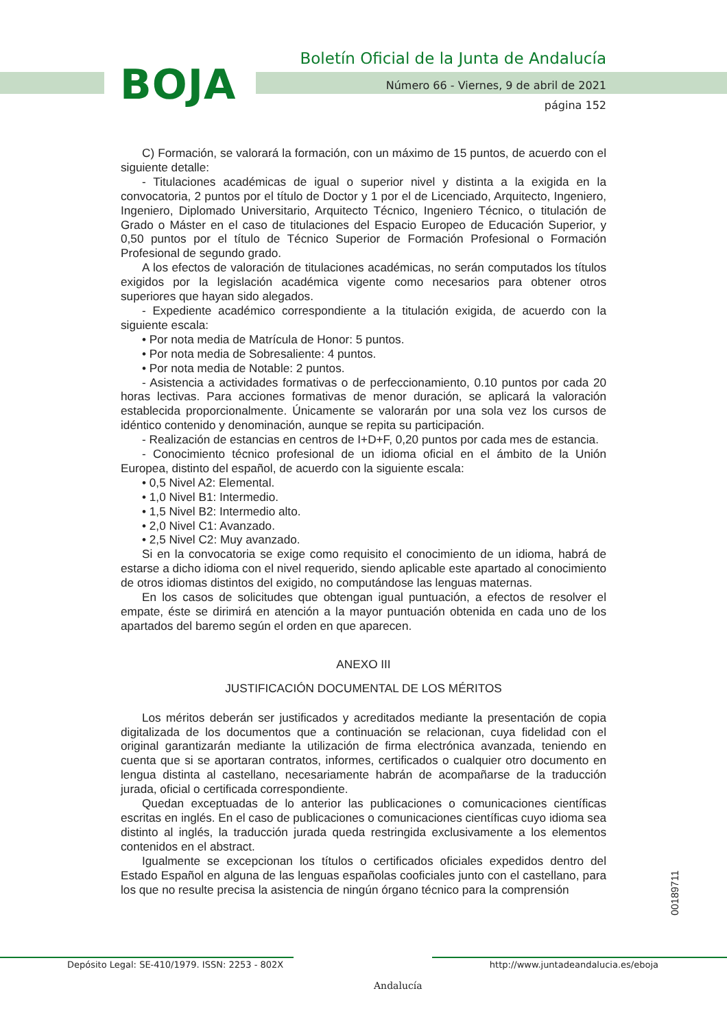BOJA
Boletín Oficial de la Junta de Andalucía
Número 66 - Viernes, 9 de abril de 2021
página 152
C) Formación, se valorará la formación, con un máximo de 15 puntos, de acuerdo con el siguiente detalle:
- Titulaciones académicas de igual o superior nivel y distinta a la exigida en la convocatoria, 2 puntos por el título de Doctor y 1 por el de Licenciado, Arquitecto, Ingeniero, Ingeniero, Diplomado Universitario, Arquitecto Técnico, Ingeniero Técnico, o titulación de Grado o Máster en el caso de titulaciones del Espacio Europeo de Educación Superior, y 0,50 puntos por el título de Técnico Superior de Formación Profesional o Formación Profesional de segundo grado.
A los efectos de valoración de titulaciones académicas, no serán computados los títulos exigidos por la legislación académica vigente como necesarios para obtener otros superiores que hayan sido alegados.
- Expediente académico correspondiente a la titulación exigida, de acuerdo con la siguiente escala:
• Por nota media de Matrícula de Honor: 5 puntos.
• Por nota media de Sobresaliente: 4 puntos.
• Por nota media de Notable: 2 puntos.
- Asistencia a actividades formativas o de perfeccionamiento, 0.10 puntos por cada 20 horas lectivas. Para acciones formativas de menor duración, se aplicará la valoración establecida proporcionalmente. Únicamente se valorarán por una sola vez los cursos de idéntico contenido y denominación, aunque se repita su participación.
- Realización de estancias en centros de I+D+F, 0,20 puntos por cada mes de estancia.
- Conocimiento técnico profesional de un idioma oficial en el ámbito de la Unión Europea, distinto del español, de acuerdo con la siguiente escala:
• 0,5 Nivel A2: Elemental.
• 1,0 Nivel B1: Intermedio.
• 1,5 Nivel B2: Intermedio alto.
• 2,0 Nivel C1: Avanzado.
• 2,5 Nivel C2: Muy avanzado.
Si en la convocatoria se exige como requisito el conocimiento de un idioma, habrá de estarse a dicho idioma con el nivel requerido, siendo aplicable este apartado al conocimiento de otros idiomas distintos del exigido, no computándose las lenguas maternas.
En los casos de solicitudes que obtengan igual puntuación, a efectos de resolver el empate, éste se dirimirá en atención a la mayor puntuación obtenida en cada uno de los apartados del baremo según el orden en que aparecen.
ANEXO III
JUSTIFICACIÓN DOCUMENTAL DE LOS MÉRITOS
Los méritos deberán ser justificados y acreditados mediante la presentación de copia digitalizada de los documentos que a continuación se relacionan, cuya fidelidad con el original garantizarán mediante la utilización de firma electrónica avanzada, teniendo en cuenta que si se aportaran contratos, informes, certificados o cualquier otro documento en lengua distinta al castellano, necesariamente habrán de acompañarse de la traducción jurada, oficial o certificada correspondiente.
Quedan exceptuadas de lo anterior las publicaciones o comunicaciones científicas escritas en inglés. En el caso de publicaciones o comunicaciones científicas cuyo idioma sea distinto al inglés, la traducción jurada queda restringida exclusivamente a los elementos contenidos en el abstract.
Igualmente se excepcionan los títulos o certificados oficiales expedidos dentro del Estado Español en alguna de las lenguas españolas cooficiales junto con el castellano, para los que no resulte precisa la asistencia de ningún órgano técnico para la comprensión
00189711
Depósito Legal: SE-410/1979. ISSN: 2253 - 802X
Andalucía
http://www.juntadeandalucia.es/eboja